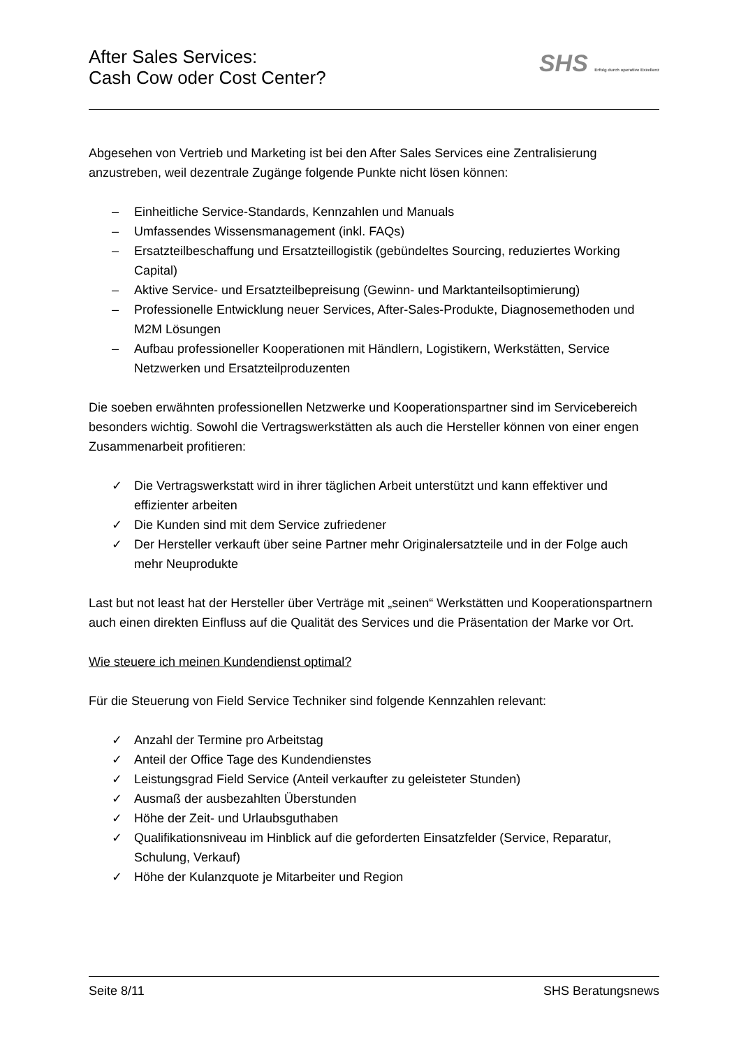After Sales Services:
Cash Cow oder Cost Center?
SHS Erfolg durch operative Exzellenz
Abgesehen von Vertrieb und Marketing ist bei den After Sales Services eine Zentralisierung anzustreben, weil dezentrale Zugänge folgende Punkte nicht lösen können:
– Einheitliche Service-Standards, Kennzahlen und Manuals
– Umfassendes Wissensmanagement (inkl. FAQs)
– Ersatzteilbeschaffung und Ersatzteillogistik (gebündeltes Sourcing, reduziertes Working Capital)
– Aktive Service- und Ersatzteilbepreisung (Gewinn- und Marktanteilsoptimierung)
– Professionelle Entwicklung neuer Services, After-Sales-Produkte, Diagnosemethoden und M2M Lösungen
– Aufbau professioneller Kooperationen mit Händlern, Logistikern, Werkstätten, Service Netzwerken und Ersatzteilproduzenten
Die soeben erwähnten professionellen Netzwerke und Kooperationspartner sind im Servicebereich besonders wichtig. Sowohl die Vertragswerkstätten als auch die Hersteller können von einer engen Zusammenarbeit profitieren:
✓ Die Vertragswerkstatt wird in ihrer täglichen Arbeit unterstützt und kann effektiver und effizienter arbeiten
✓ Die Kunden sind mit dem Service zufriedener
✓ Der Hersteller verkauft über seine Partner mehr Originalersatzteile und in der Folge auch mehr Neuprodukte
Last but not least hat der Hersteller über Verträge mit „seinen“ Werkstätten und Kooperationspartnern auch einen direkten Einfluss auf die Qualität des Services und die Präsentation der Marke vor Ort.
Wie steuere ich meinen Kundendienst optimal?
Für die Steuerung von Field Service Techniker sind folgende Kennzahlen relevant:
✓ Anzahl der Termine pro Arbeitstag
✓ Anteil der Office Tage des Kundendienstes
✓ Leistungsgrad Field Service (Anteil verkaufter zu geleisteter Stunden)
✓ Ausmaß der ausbezahlten Überstunden
✓ Höhe der Zeit- und Urlaubsguthaben
✓ Qualifikationsniveau im Hinblick auf die geforderten Einsatzfelder (Service, Reparatur, Schulung, Verkauf)
✓ Höhe der Kulanzquote je Mitarbeiter und Region
Seite 8/11 SHS Beratungsnews